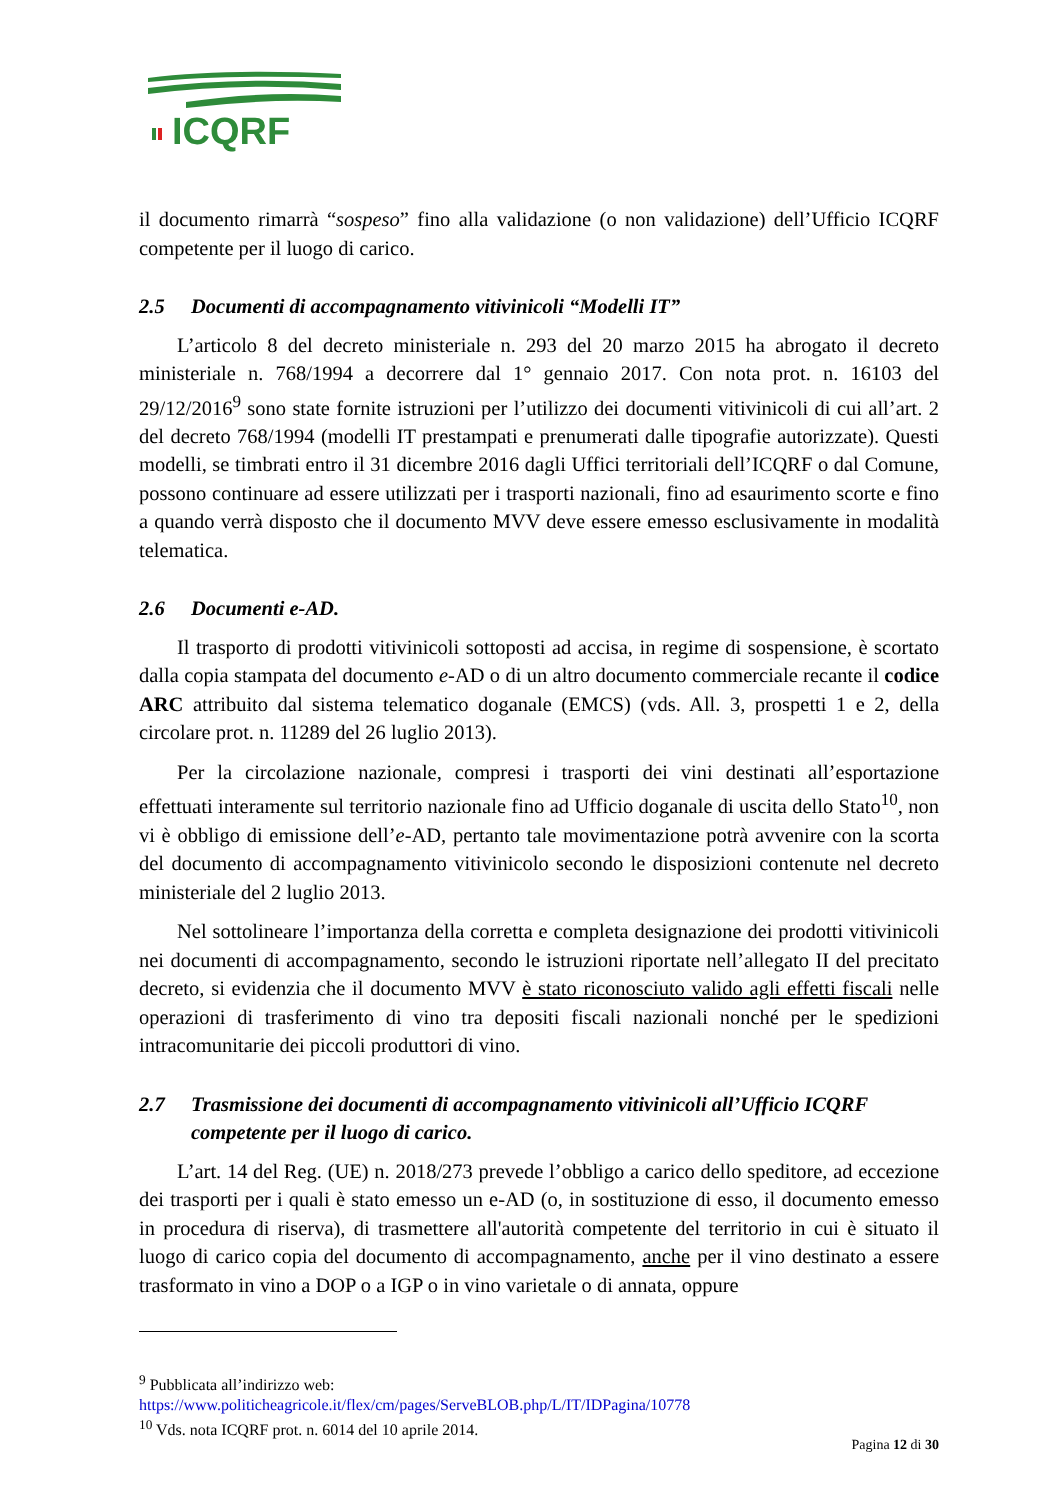ICQRF
il documento rimarrà “sospeso” fino alla validazione (o non validazione) dell’Ufficio ICQRF competente per il luogo di carico.
2.5 Documenti di accompagnamento vitivinicoli “Modelli IT”
L’articolo 8 del decreto ministeriale n. 293 del 20 marzo 2015 ha abrogato il decreto ministeriale n. 768/1994 a decorrere dal 1° gennaio 2017. Con nota prot. n. 16103 del 29/12/2016<sup>9</sup> sono state fornite istruzioni per l’utilizzo dei documenti vitivinicoli di cui all’art. 2 del decreto 768/1994 (modelli IT prestampati e prenumerati dalle tipografie autorizzate). Questi modelli, se timbrati entro il 31 dicembre 2016 dagli Uffici territoriali dell’ICQRF o dal Comune, possono continuare ad essere utilizzati per i trasporti nazionali, fino ad esaurimento scorte e fino a quando verrà disposto che il documento MVV deve essere emesso esclusivamente in modalità telematica.
2.6 Documenti e-AD.
Il trasporto di prodotti vitivinicoli sottoposti ad accisa, in regime di sospensione, è scortato dalla copia stampata del documento e-AD o di un altro documento commerciale recante il codice ARC attribuito dal sistema telematico doganale (EMCS) (vds. All. 3, prospetti 1 e 2, della circolare prot. n. 11289 del 26 luglio 2013).
Per la circolazione nazionale, compresi i trasporti dei vini destinati all’esportazione effettuati interamente sul territorio nazionale fino ad Ufficio doganale di uscita dello Stato<sup>10</sup>, non vi è obbligo di emissione dell’e-AD, pertanto tale movimentazione potrà avvenire con la scorta del documento di accompagnamento vitivinicolo secondo le disposizioni contenute nel decreto ministeriale del 2 luglio 2013.
Nel sottolineare l’importanza della corretta e completa designazione dei prodotti vitivinicoli nei documenti di accompagnamento, secondo le istruzioni riportate nell’allegato II del precitato decreto, si evidenzia che il documento MVV è stato riconosciuto valido agli effetti fiscali nelle operazioni di trasferimento di vino tra depositi fiscali nazionali nonché per le spedizioni intracomunitarie dei piccoli produttori di vino.
2.7 Trasmissione dei documenti di accompagnamento vitivinicoli all’Ufficio ICQRF competente per il luogo di carico.
L’art. 14 del Reg. (UE) n. 2018/273 prevede l’obbligo a carico dello speditore, ad eccezione dei trasporti per i quali è stato emesso un e-AD (o, in sostituzione di esso, il documento emesso in procedura di riserva), di trasmettere all'autorità competente del territorio in cui è situato il luogo di carico copia del documento di accompagnamento, anche per il vino destinato a essere trasformato in vino a DOP o a IGP o in vino varietale o di annata, oppure
<sup>9</sup> Pubblicata all’indirizzo web:
https://www.politicheagricole.it/flex/cm/pages/ServeBLOB.php/L/IT/IDPagina/10778
<sup>10</sup> Vds. nota ICQRF prot. n. 6014 del 10 aprile 2014.
Pagina 12 di 30